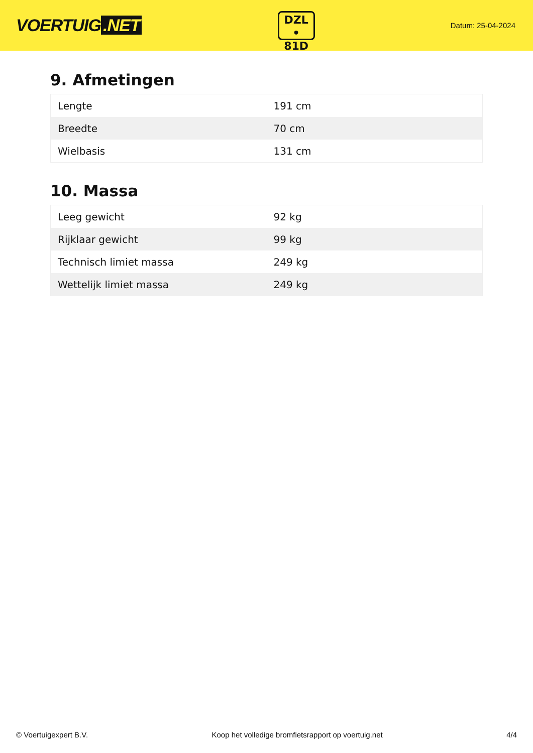VOERTUIG.NET
DZL
• 81D
Datum: 25-04-2024
9. Afmetingen
| Lengte | 191 cm |
| Breedte | 70 cm |
| Wielbasis | 131 cm |
10. Massa
| Leeg gewicht | 92 kg |
| Rijklaar gewicht | 99 kg |
| Technisch limiet massa | 249 kg |
| Wettelijk limiet massa | 249 kg |
© Voertuigexpert B.V. Koop het volledige bromfietsrapport op voertuig.net 4/4